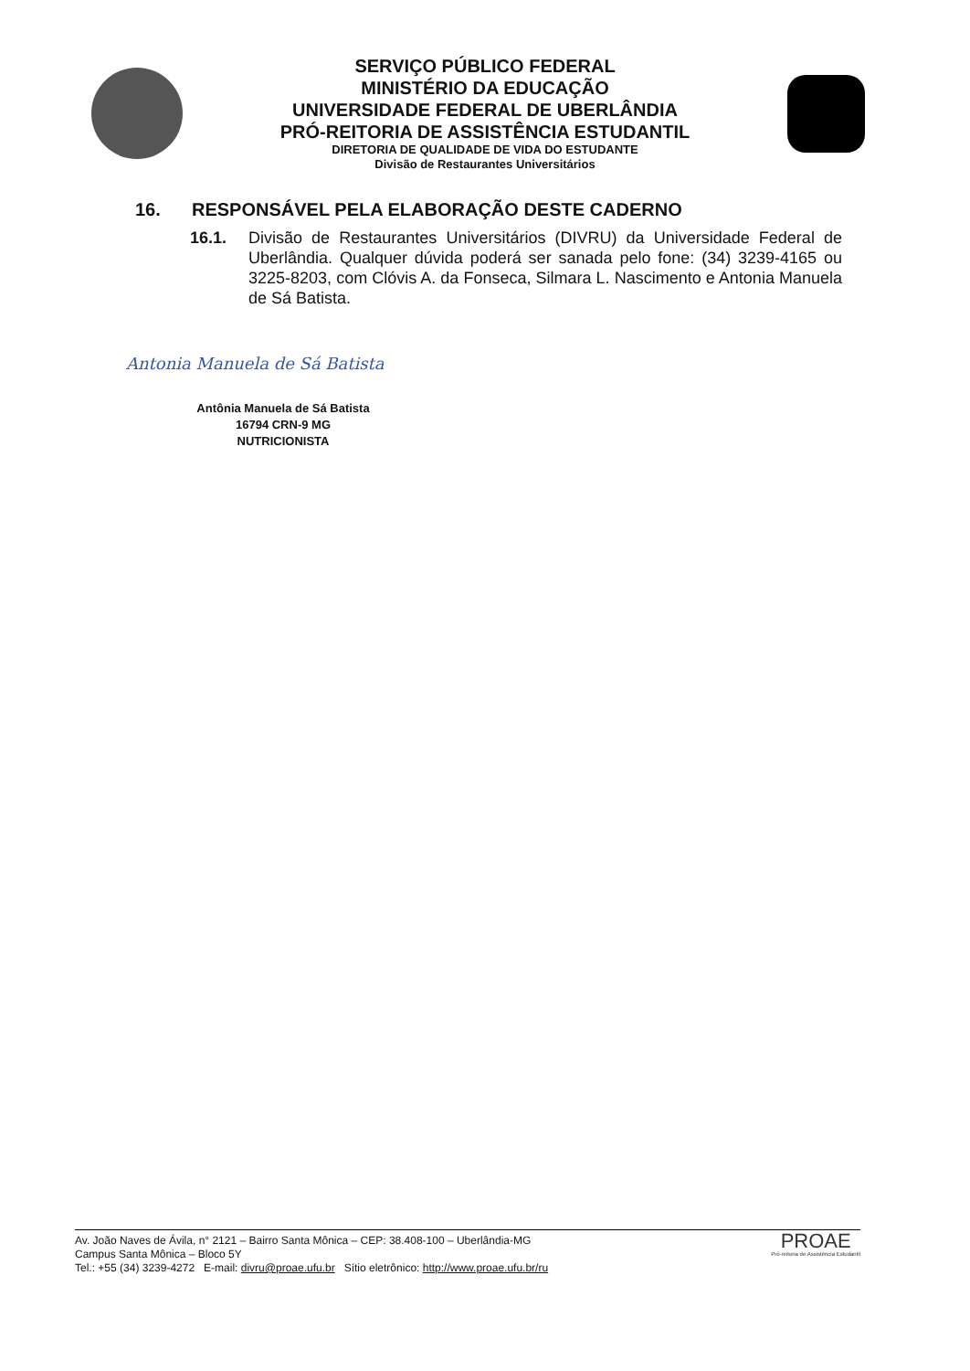SERVIÇO PÚBLICO FEDERAL
MINISTÉRIO DA EDUCAÇÃO
UNIVERSIDADE FEDERAL DE UBERLÂNDIA
PRÓ-REITORIA DE ASSISTÊNCIA ESTUDANTIL
DIRETORIA DE QUALIDADE DE VIDA DO ESTUDANTE
Divisão de Restaurantes Universitários
16. RESPONSÁVEL PELA ELABORAÇÃO DESTE CADERNO
16.1. Divisão de Restaurantes Universitários (DIVRU) da Universidade Federal de Uberlândia. Qualquer dúvida poderá ser sanada pelo fone: (34) 3239-4165 ou 3225-8203, com Clóvis A. da Fonseca, Silmara L. Nascimento e Antonia Manuela de Sá Batista.
Antonia Manuela de Sá Batista
Antônia Manuela de Sá Batista
16794 CRN-9 MG
NUTRICIONISTA
Av. João Naves de Ávila, n° 2121 – Bairro Santa Mônica – CEP: 38.408-100 – Uberlândia-MG
Campus Santa Mônica – Bloco 5Y
Tel.: +55 (34) 3239-4272 E-mail: divru@proae.ufu.br Sítio eletrônico: http://www.proae.ufu.br/ru
PROAE
Pró-reitoria de Assistência Estudantil